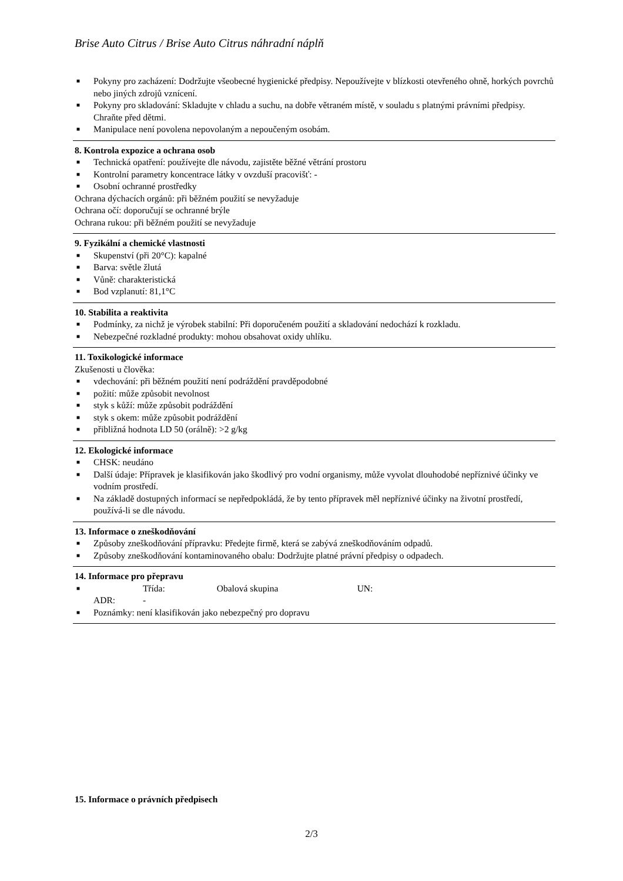Brise Auto Citrus / Brise Auto Citrus náhradní náplň
■ Pokyny pro zacházení: Dodržujte všeobecné hygienické předpisy. Nepoužívejte v blízkosti otevřeného ohně, horkých povrchů nebo jiných zdrojů vznícení.
■ Pokyny pro skladování: Skladujte v chladu a suchu, na dobře větraném místě, v souladu s platnými právními předpisy. Chraňte před dětmi.
■ Manipulace není povolena nepovolaným a nepoučeným osobám.
8. Kontrola expozice a ochrana osob
■ Technická opatření: používejte dle návodu, zajistěte běžné větrání prostoru
■ Kontrolní parametry koncentrace látky v ovzduší pracovišť: -
■ Osobní ochranné prostředky
Ochrana dýchacích orgánů: při běžném použití se nevyžaduje
Ochrana očí: doporučují se ochranné brýle
Ochrana rukou: při běžném použití se nevyžaduje
9. Fyzikální a chemické vlastnosti
■ Skupenství (při 20°C): kapalné
■ Barva: světle žlutá
■ Vůně: charakteristická
■ Bod vzplanutí: 81,1°C
10. Stabilita a reaktivita
■ Podmínky, za nichž je výrobek stabilní: Při doporučeném použití a skladování nedochází k rozkladu.
■ Nebezpečné rozkladné produkty: mohou obsahovat oxidy uhlíku.
11. Toxikologické informace
Zkušenosti u člověka:
■ vdechování: při běžném použití není podráždění pravděpodobné
■ požití: může způsobit nevolnost
■ styk s kůží: může způsobit podráždění
■ styk s okem: může způsobit podráždění
■ přibližná hodnota LD 50 (orálně): >2 g/kg
12. Ekologické informace
■ CHSK: neudáno
■ Další údaje: Přípravek je klasifikován jako škodlivý pro vodní organismy, může vyvolat dlouhodobé nepříznivé účinky ve vodním prostředí.
■ Na základě dostupných informací se nepředpokládá, že by tento přípravek měl nepříznivé účinky na životní prostředí, používá-li se dle návodu.
13. Informace o zneškodňování
■ Způsoby zneškodňování přípravku: Předejte firmě, která se zabývá zneškodňováním odpadů.
■ Způsoby zneškodňování kontaminovaného obalu: Dodržujte platné právní předpisy o odpadech.
14. Informace pro přepravu
■ ADR: Třída:
- Obalová skupina UN:
■ Poznámky: není klasifikován jako nebezpečný pro dopravu
15. Informace o právních předpisech
2/3